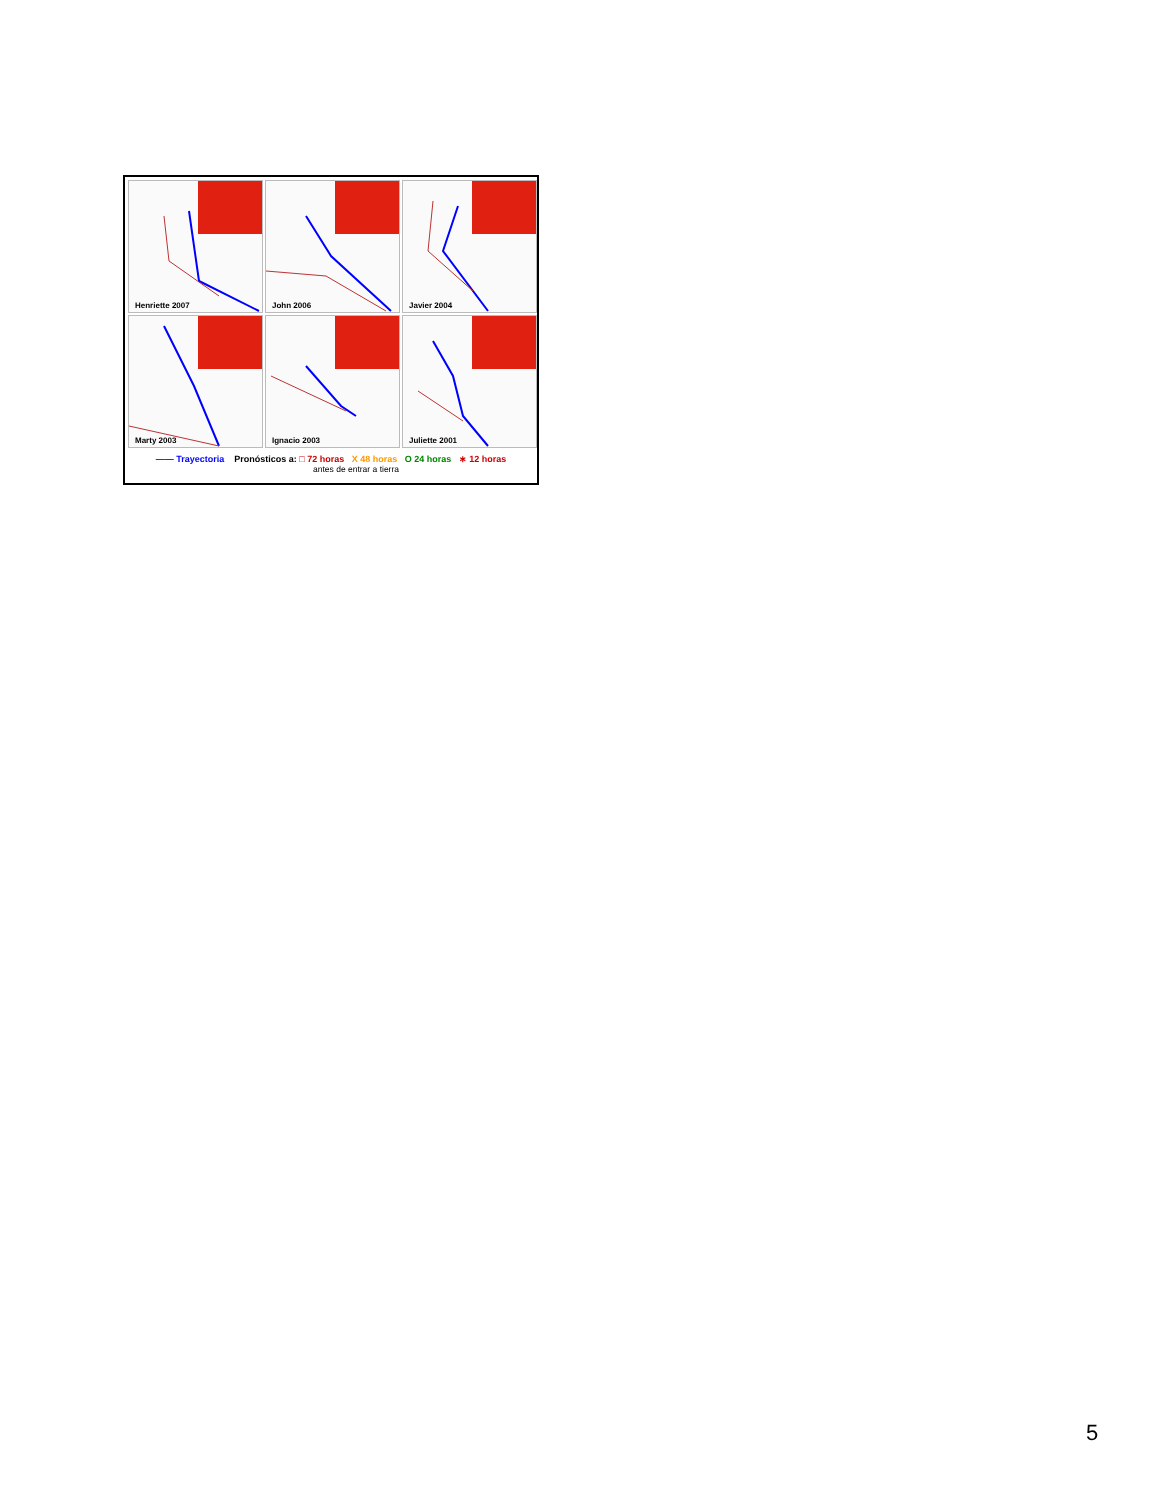Henriette 2007
John 2006
Javier 2004
Marty 2003
Ignacio 2003
Juliette 2001
—— Trayectoria Pronósticos a: □ 72 horas X 48 horas O 24 horas ∗ 12 horas
antes de entrar a tierra
5